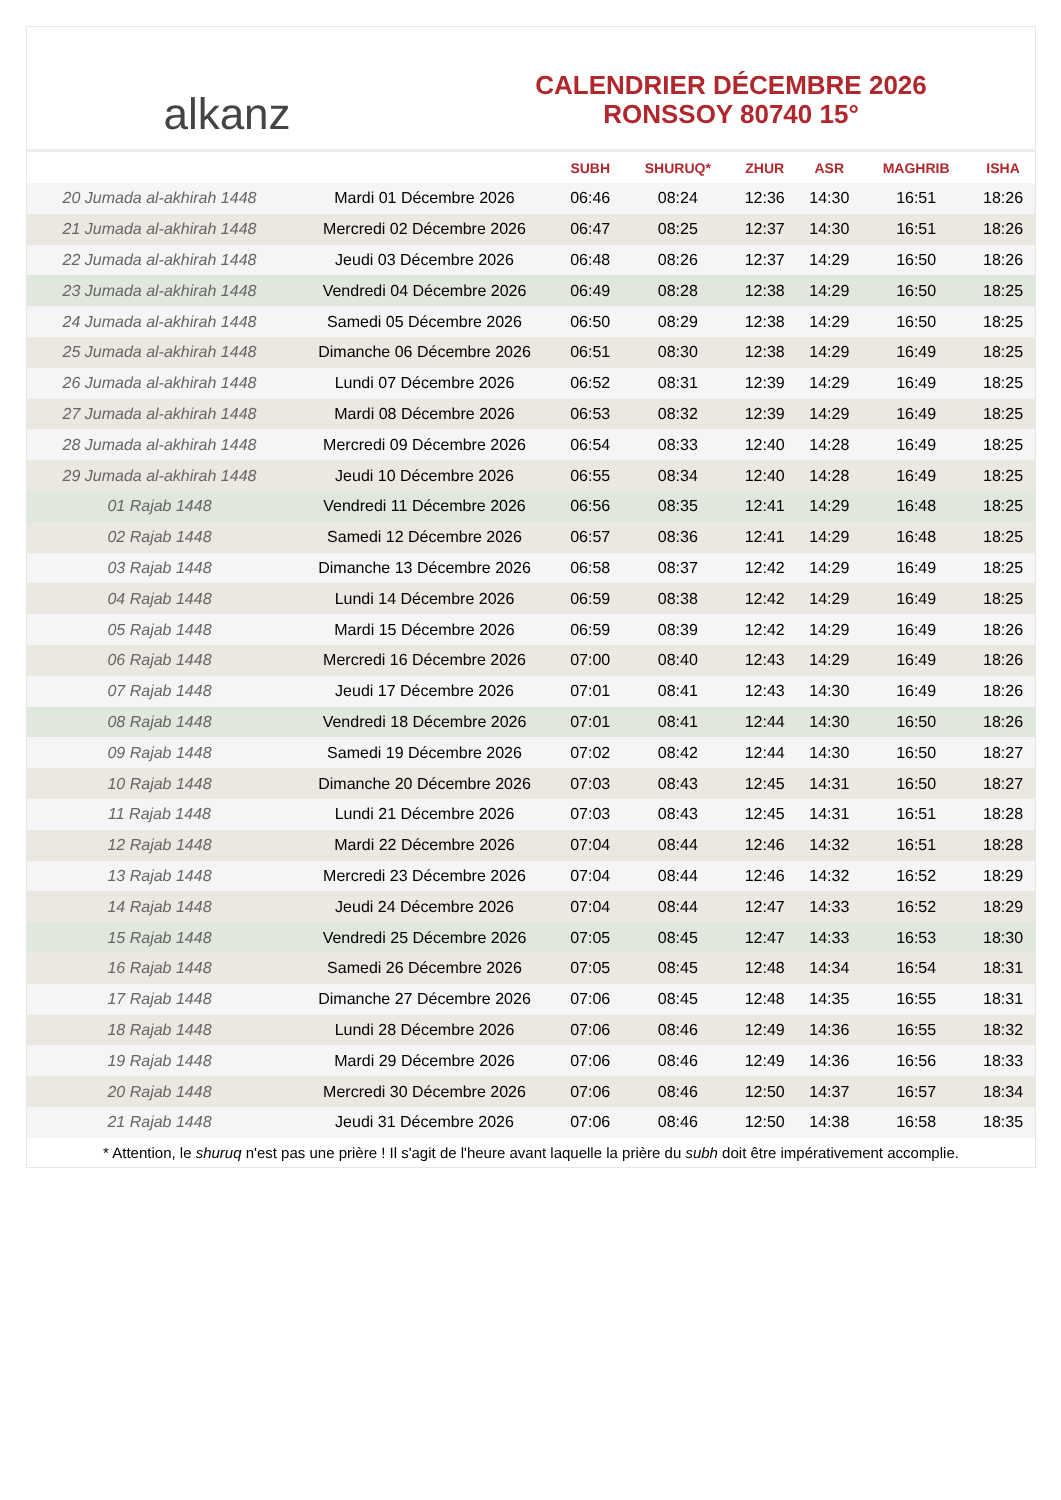alkanz
CALENDRIER DÉCEMBRE 2026
RONSSOY 80740 15°
| | | SUBH | SHURUQ* | ZHUR | ASR | MAGHRIB | ISHA |
| --- | --- | --- | --- | --- | --- | --- | --- |
| 20 Jumada al-akhirah 1448 | Mardi 01 Décembre 2026 | 06:46 | 08:24 | 12:36 | 14:30 | 16:51 | 18:26 |
| 21 Jumada al-akhirah 1448 | Mercredi 02 Décembre 2026 | 06:47 | 08:25 | 12:37 | 14:30 | 16:51 | 18:26 |
| 22 Jumada al-akhirah 1448 | Jeudi 03 Décembre 2026 | 06:48 | 08:26 | 12:37 | 14:29 | 16:50 | 18:26 |
| 23 Jumada al-akhirah 1448 | Vendredi 04 Décembre 2026 | 06:49 | 08:28 | 12:38 | 14:29 | 16:50 | 18:25 |
| 24 Jumada al-akhirah 1448 | Samedi 05 Décembre 2026 | 06:50 | 08:29 | 12:38 | 14:29 | 16:50 | 18:25 |
| 25 Jumada al-akhirah 1448 | Dimanche 06 Décembre 2026 | 06:51 | 08:30 | 12:38 | 14:29 | 16:49 | 18:25 |
| 26 Jumada al-akhirah 1448 | Lundi 07 Décembre 2026 | 06:52 | 08:31 | 12:39 | 14:29 | 16:49 | 18:25 |
| 27 Jumada al-akhirah 1448 | Mardi 08 Décembre 2026 | 06:53 | 08:32 | 12:39 | 14:29 | 16:49 | 18:25 |
| 28 Jumada al-akhirah 1448 | Mercredi 09 Décembre 2026 | 06:54 | 08:33 | 12:40 | 14:28 | 16:49 | 18:25 |
| 29 Jumada al-akhirah 1448 | Jeudi 10 Décembre 2026 | 06:55 | 08:34 | 12:40 | 14:28 | 16:49 | 18:25 |
| 01 Rajab 1448 | Vendredi 11 Décembre 2026 | 06:56 | 08:35 | 12:41 | 14:29 | 16:48 | 18:25 |
| 02 Rajab 1448 | Samedi 12 Décembre 2026 | 06:57 | 08:36 | 12:41 | 14:29 | 16:48 | 18:25 |
| 03 Rajab 1448 | Dimanche 13 Décembre 2026 | 06:58 | 08:37 | 12:42 | 14:29 | 16:49 | 18:25 |
| 04 Rajab 1448 | Lundi 14 Décembre 2026 | 06:59 | 08:38 | 12:42 | 14:29 | 16:49 | 18:25 |
| 05 Rajab 1448 | Mardi 15 Décembre 2026 | 06:59 | 08:39 | 12:42 | 14:29 | 16:49 | 18:26 |
| 06 Rajab 1448 | Mercredi 16 Décembre 2026 | 07:00 | 08:40 | 12:43 | 14:29 | 16:49 | 18:26 |
| 07 Rajab 1448 | Jeudi 17 Décembre 2026 | 07:01 | 08:41 | 12:43 | 14:30 | 16:49 | 18:26 |
| 08 Rajab 1448 | Vendredi 18 Décembre 2026 | 07:01 | 08:41 | 12:44 | 14:30 | 16:50 | 18:26 |
| 09 Rajab 1448 | Samedi 19 Décembre 2026 | 07:02 | 08:42 | 12:44 | 14:30 | 16:50 | 18:27 |
| 10 Rajab 1448 | Dimanche 20 Décembre 2026 | 07:03 | 08:43 | 12:45 | 14:31 | 16:50 | 18:27 |
| 11 Rajab 1448 | Lundi 21 Décembre 2026 | 07:03 | 08:43 | 12:45 | 14:31 | 16:51 | 18:28 |
| 12 Rajab 1448 | Mardi 22 Décembre 2026 | 07:04 | 08:44 | 12:46 | 14:32 | 16:51 | 18:28 |
| 13 Rajab 1448 | Mercredi 23 Décembre 2026 | 07:04 | 08:44 | 12:46 | 14:32 | 16:52 | 18:29 |
| 14 Rajab 1448 | Jeudi 24 Décembre 2026 | 07:04 | 08:44 | 12:47 | 14:33 | 16:52 | 18:29 |
| 15 Rajab 1448 | Vendredi 25 Décembre 2026 | 07:05 | 08:45 | 12:47 | 14:33 | 16:53 | 18:30 |
| 16 Rajab 1448 | Samedi 26 Décembre 2026 | 07:05 | 08:45 | 12:48 | 14:34 | 16:54 | 18:31 |
| 17 Rajab 1448 | Dimanche 27 Décembre 2026 | 07:06 | 08:45 | 12:48 | 14:35 | 16:55 | 18:31 |
| 18 Rajab 1448 | Lundi 28 Décembre 2026 | 07:06 | 08:46 | 12:49 | 14:36 | 16:55 | 18:32 |
| 19 Rajab 1448 | Mardi 29 Décembre 2026 | 07:06 | 08:46 | 12:49 | 14:36 | 16:56 | 18:33 |
| 20 Rajab 1448 | Mercredi 30 Décembre 2026 | 07:06 | 08:46 | 12:50 | 14:37 | 16:57 | 18:34 |
| 21 Rajab 1448 | Jeudi 31 Décembre 2026 | 07:06 | 08:46 | 12:50 | 14:38 | 16:58 | 18:35 |
* Attention, le shuruq n'est pas une prière ! Il s'agit de l'heure avant laquelle la prière du subh doit être impérativement accomplie.